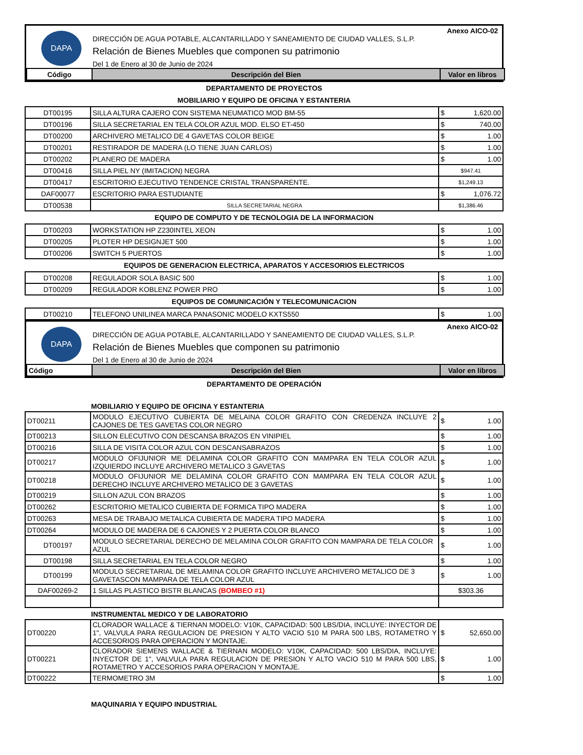DAPA
Anexo AICO-02
DIRECCIÓN DE AGUA POTABLE, ALCANTARILLADO Y SANEAMIENTO DE CIUDAD VALLES, S.L.P.
Relación de Bienes Muebles que componen su patrimonio
Del 1 de Enero al 30 de Junio de 2024
| Código | Descripción del Bien | Valor en libros |
| --- | --- | --- |
DEPARTAMENTO DE PROYECTOS
MOBILIARIO Y EQUIPO DE OFICINA Y ESTANTERIA
| DT00195 | SILLA ALTURA CAJERO CON SISTEMA NEUMATICO MOD BM-55 | $ 1,620.00 |
| DT00196 | SILLA SECRETARIAL EN TELA COLOR AZUL MOD. ELSO ET-450 | $ 740.00 |
| DT00200 | ARCHIVERO METALICO DE 4 GAVETAS COLOR BEIGE | $ 1.00 |
| DT00201 | RESTIRADOR DE MADERA (LO TIENE JUAN CARLOS) | $ 1.00 |
| DT00202 | PLANERO DE MADERA | $ 1.00 |
| DT00416 | SILLA PIEL NY (IMITACION) NEGRA | $947.41 |
| DT00417 | ESCRITORIO EJECUTIVO TENDENCE CRISTAL TRANSPARENTE. | $1,249.13 |
| DAF00077 | ESCRITORIO PARA ESTUDIANTE | $ 1,076.72 |
| DT00538 | SILLA SECRETARIAL NEGRA | $1,386.46 |
EQUIPO DE COMPUTO Y DE TECNOLOGIA DE LA INFORMACION
| DT00203 | WORKSTATION HP Z230INTEL XEON | $ 1.00 |
| DT00205 | PLOTER HP DESIGNJET 500 | $ 1.00 |
| DT00206 | SWITCH 5 PUERTOS | $ 1.00 |
EQUIPOS DE GENERACION ELECTRICA, APARATOS Y ACCESORIOS ELECTRICOS
| DT00208 | REGULADOR SOLA BASIC 500 | $ 1.00 |
| DT00209 | REGULADOR KOBLENZ POWER PRO | $ 1.00 |
EQUIPOS DE COMUNICACIÓN Y TELECOMUNICACION
| DT00210 | TELEFONO UNILINEA MARCA PANASONIC MODELO KXTS550 | $ 1.00 |
DAPA
Anexo AICO-02
DIRECCIÓN DE AGUA POTABLE, ALCANTARILLADO Y SANEAMIENTO DE CIUDAD VALLES, S.L.P.
Relación de Bienes Muebles que componen su patrimonio
Del 1 de Enero al 30 de Junio de 2024
| Código | Descripción del Bien | Valor en libros |
| --- | --- | --- |
DEPARTAMENTO DE OPERACIÓN
MOBILIARIO Y EQUIPO DE OFICINA Y ESTANTERIA
| DT00211 | MODULO EJECUTIVO CUBIERTA DE MELAINA COLOR GRAFITO CON CREDENZA INCLUYE 2 CAJONES DE TES GAVETAS COLOR NEGRO | $ 1.00 |
| DT00213 | SILLON ELECUTIVO CON DESCANSA BRAZOS EN VINIPIEL | $ 1.00 |
| DT00216 | SILLA DE VISITA COLOR AZUL CON DESCANSABRAZOS | $ 1.00 |
| DT00217 | MODULO OFIJUNIOR ME DELAMINA COLOR GRAFITO CON MAMPARA EN TELA COLOR AZUL IZQUIERDO INCLUYE ARCHIVERO METALICO 3 GAVETAS | $ 1.00 |
| DT00218 | MODULO OFIJUNIOR ME DELAMINA COLOR GRAFITO CON MAMPARA EN TELA COLOR AZUL DERECHO INCLUYE ARCHIVERO METALICO DE 3 GAVETAS | $ 1.00 |
| DT00219 | SILLON AZUL CON BRAZOS | $ 1.00 |
| DT00262 | ESCRITORIO METALICO CUBIERTA DE FORMICA TIPO MADERA | $ 1.00 |
| DT00263 | MESA DE TRABAJO METALICA CUBIERTA DE MADERA TIPO MADERA | $ 1.00 |
| DT00264 | MODULO DE MADERA DE 6 CAJONES Y 2 PUERTA COLOR BLANCO | $ 1.00 |
| DT00197 | MODULO SECRETARIAL DERECHO DE MELAMINA COLOR GRAFITO CON MAMPARA DE TELA COLOR AZUL | $ 1.00 |
| DT00198 | SILLA SECRETARIAL EN TELA COLOR NEGRO | $ 1.00 |
| DT00199 | MODULO SECRETARIAL DE MELAMINA COLOR GRAFITO INCLUYE ARCHIVERO METALICO DE 3 GAVETASCON MAMPARA DE TELA COLOR AZUL | $ 1.00 |
| DAF00269-2 | 1 SILLAS PLASTICO BISTR BLANCAS (BOMBEO #1) | $303.36 |
INSTRUMENTAL MEDICO Y DE LABORATORIO
| DT00220 | CLORADOR WALLACE & TIERNAN MODELO: V10K, CAPACIDAD: 500 LBS/DIA, INCLUYE: INYECTOR DE 1", VALVULA PARA REGULACION DE PRESION Y ALTO VACIO 510 M PARA 500 LBS, ROTAMETRO Y ACCESORIOS PARA OPERACION Y MONTAJE. | $ 52,650.00 |
| DT00221 | CLORADOR SIEMENS WALLACE & TIERNAN MODELO: V10K, CAPACIDAD: 500 LBS/DIA, INCLUYE: INYECTOR DE 1", VALVULA PARA REGULACION DE PRESION Y ALTO VACIO 510 M PARA 500 LBS, ROTAMETRO Y ACCESORIOS PARA OPERACION Y MONTAJE. | $ 1.00 |
| DT00222 | TERMOMETRO 3M | $ 1.00 |
MAQUINARIA Y EQUIPO INDUSTRIAL